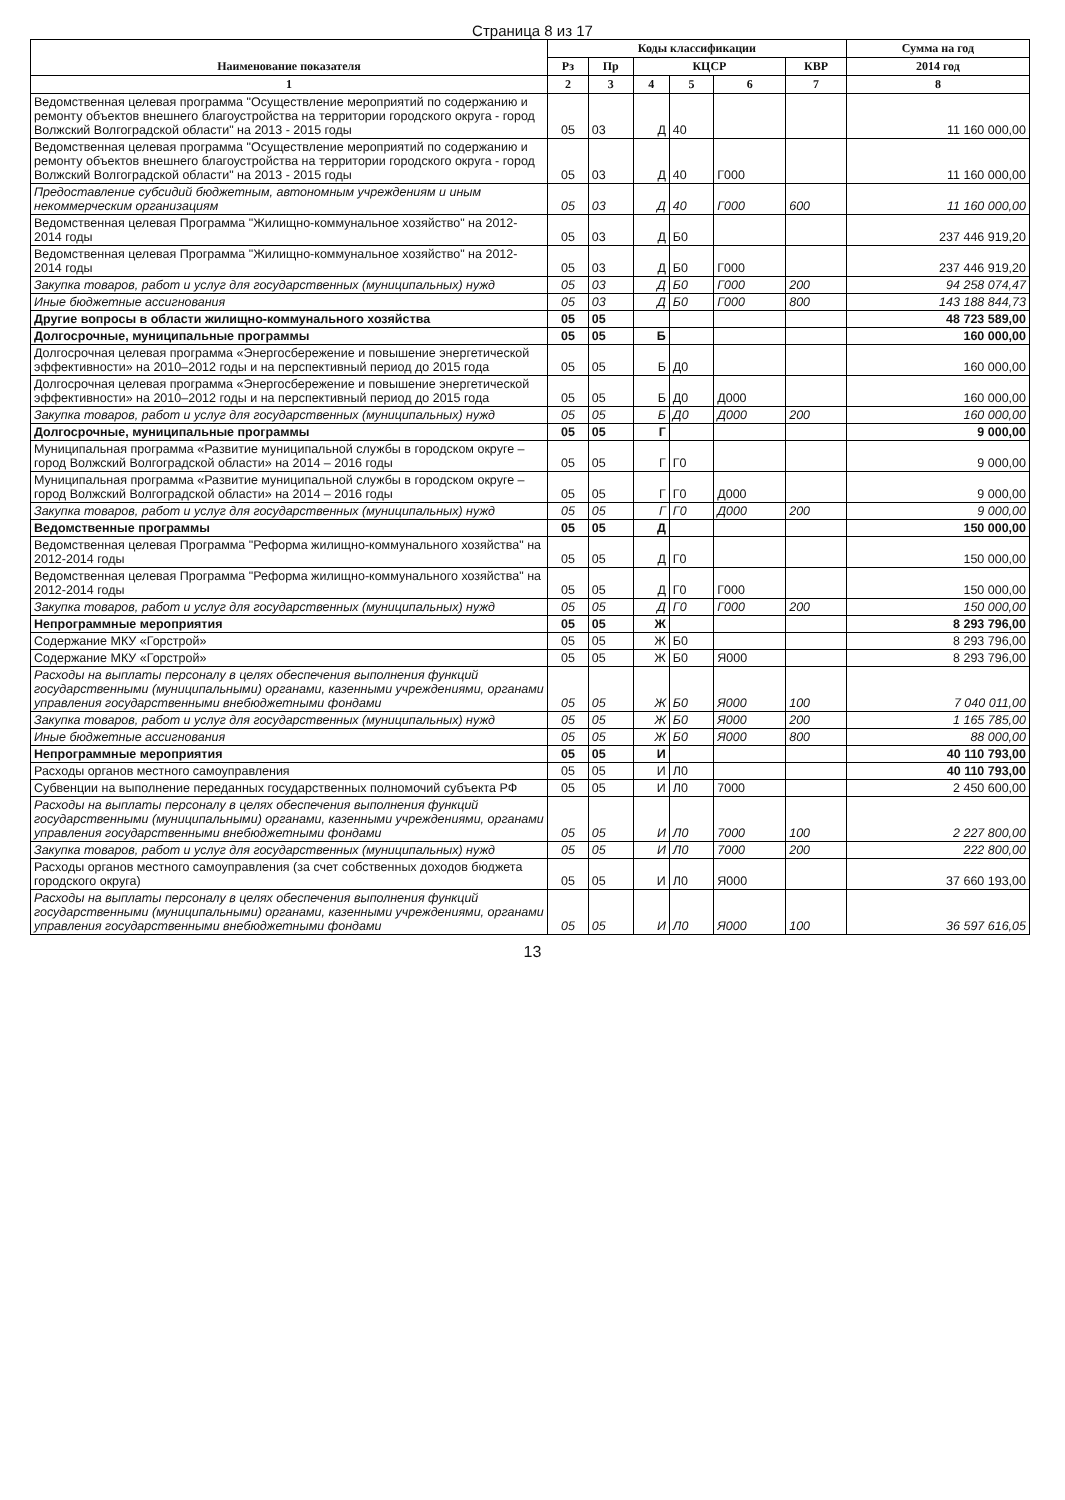Страница 8 из 17
| Наименование показателя | Коды классификации | | | | | | Сумма на год |
| --- | --- | --- | --- | --- | --- | --- | --- |
| | Рз | Пр | КЦСР | | | КВР | 2014 год |
| 1 | 2 | 3 | 4 | 5 | 6 | 7 | 8 |
| Ведомственная целевая программа "Осуществление мероприятий по содержанию и ремонту объектов внешнего благоустройства на территории городского округа - город Волжский Волгоградской области" на 2013 - 2015 годы | 05 | 03 | Д | 40 | | | 11 160 000,00 |
| Ведомственная целевая программа "Осуществление мероприятий по содержанию и ремонту объектов внешнего благоустройства на территории городского округа - город Волжский Волгоградской области" на 2013 - 2015 годы | 05 | 03 | Д | 40 | Г000 | | 11 160 000,00 |
| Предоставление субсидий бюджетным, автономным учреждениям и иным некоммерческим организациям | 05 | 03 | Д | 40 | Г000 | 600 | 11 160 000,00 |
| Ведомственная целевая Программа "Жилищно-коммунальное хозяйство" на 2012-2014 годы | 05 | 03 | Д | Б0 | | | 237 446 919,20 |
| Ведомственная целевая Программа "Жилищно-коммунальное хозяйство" на 2012-2014 годы | 05 | 03 | Д | Б0 | Г000 | | 237 446 919,20 |
| Закупка товаров, работ и услуг для государственных (муниципальных) нужд | 05 | 03 | Д | Б0 | Г000 | 200 | 94 258 074,47 |
| Иные бюджетные ассигнования | 05 | 03 | Д | Б0 | Г000 | 800 | 143 188 844,73 |
| Другие вопросы в области жилищно-коммунального хозяйства | 05 | 05 | | | | | 48 723 589,00 |
| Долгосрочные, муниципальные программы | 05 | 05 | Б | | | | 160 000,00 |
| Долгосрочная целевая программа «Энергосбережение и повышение энергетической эффективности» на 2010–2012 годы и на перспективный период до 2015 года | 05 | 05 | Б | Д0 | | | 160 000,00 |
| Долгосрочная целевая программа «Энергосбережение и повышение энергетической эффективности» на 2010–2012 годы и на перспективный период до 2015 года | 05 | 05 | Б | Д0 | Д000 | | 160 000,00 |
| Закупка товаров, работ и услуг для государственных (муниципальных) нужд | 05 | 05 | Б | Д0 | Д000 | 200 | 160 000,00 |
| Долгосрочные, муниципальные программы | 05 | 05 | Г | | | | 9 000,00 |
| Муниципальная программа «Развитие муниципальной службы в городском округе – город Волжский Волгоградской области» на 2014 – 2016 годы | 05 | 05 | Г | Г0 | | | 9 000,00 |
| Муниципальная программа «Развитие муниципальной службы в городском округе – город Волжский Волгоградской области» на 2014 – 2016 годы | 05 | 05 | Г | Г0 | Д000 | | 9 000,00 |
| Закупка товаров, работ и услуг для государственных (муниципальных) нужд | 05 | 05 | Г | Г0 | Д000 | 200 | 9 000,00 |
| Ведомственные программы | 05 | 05 | Д | | | | 150 000,00 |
| Ведомственная целевая Программа "Реформа жилищно-коммунального хозяйства" на 2012-2014 годы | 05 | 05 | Д | Г0 | | | 150 000,00 |
| Ведомственная целевая Программа "Реформа жилищно-коммунального хозяйства" на 2012-2014 годы | 05 | 05 | Д | Г0 | Г000 | | 150 000,00 |
| Закупка товаров, работ и услуг для государственных (муниципальных) нужд | 05 | 05 | Д | Г0 | Г000 | 200 | 150 000,00 |
| Непрограммные мероприятия | 05 | 05 | Ж | | | | 8 293 796,00 |
| Содержание МКУ «Горстрой» | 05 | 05 | Ж | Б0 | | | 8 293 796,00 |
| Содержание МКУ «Горстрой» | 05 | 05 | Ж | Б0 | Я000 | | 8 293 796,00 |
| Расходы на выплаты персоналу в целях обеспечения выполнения функций государственными (муниципальными) органами, казенными учреждениями, органами управления государственными внебюджетными фондами | 05 | 05 | Ж | Б0 | Я000 | 100 | 7 040 011,00 |
| Закупка товаров, работ и услуг для государственных (муниципальных) нужд | 05 | 05 | Ж | Б0 | Я000 | 200 | 1 165 785,00 |
| Иные бюджетные ассигнования | 05 | 05 | Ж | Б0 | Я000 | 800 | 88 000,00 |
| Непрограммные мероприятия | 05 | 05 | И | | | | 40 110 793,00 |
| Расходы органов местного самоуправления | 05 | 05 | И | Л0 | | | 40 110 793,00 |
| Субвенции на выполнение переданных государственных полномочий субъекта РФ | 05 | 05 | И | Л0 | 7000 | | 2 450 600,00 |
| Расходы на выплаты персоналу в целях обеспечения выполнения функций государственными (муниципальными) органами, казенными учреждениями, органами управления государственными внебюджетными фондами | 05 | 05 | И | Л0 | 7000 | 100 | 2 227 800,00 |
| Закупка товаров, работ и услуг для государственных (муниципальных) нужд | 05 | 05 | И | Л0 | 7000 | 200 | 222 800,00 |
| Расходы органов местного самоуправления (за счет собственных доходов бюджета городского округа) | 05 | 05 | И | Л0 | Я000 | | 37 660 193,00 |
| Расходы на выплаты персоналу в целях обеспечения выполнения функций государственными (муниципальными) органами, казенными учреждениями, органами управления государственными внебюджетными фондами | 05 | 05 | И | Л0 | Я000 | 100 | 36 597 616,05 |
13